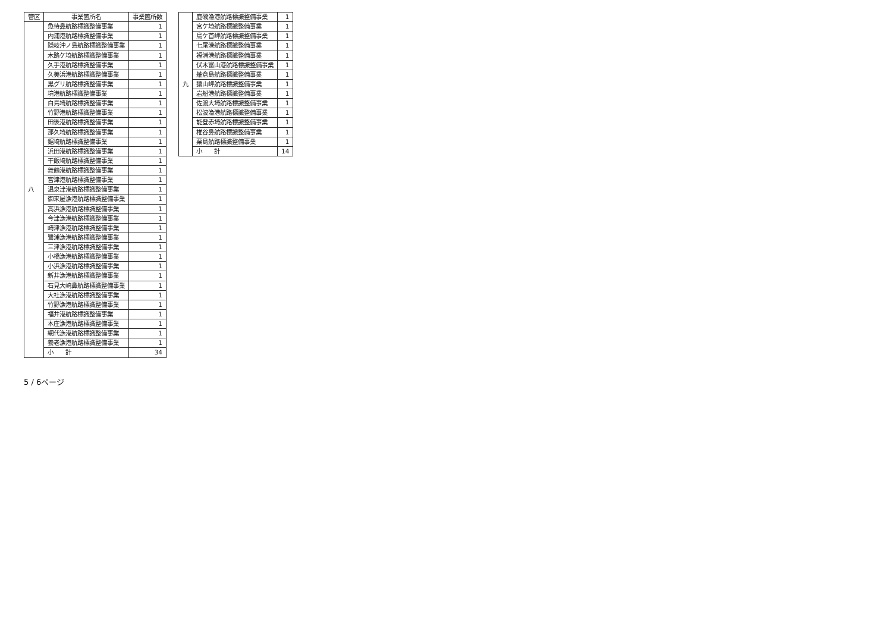| 管区 | 事業箇所名 | 事業箇所数 |
| --- | --- | --- |
| 八 | 魚待鼻航路標識整備事業 | 1 |
| | 内浦港航路標識整備事業 | 1 |
| | 隠岐沖ノ島航路標識整備事業 | 1 |
| | 木路ケ埼航路標識整備事業 | 1 |
| | 久手港航路標識整備事業 | 1 |
| | 久美浜港航路標識整備事業 | 1 |
| | 黒グリ航路標識整備事業 | 1 |
| | 境港航路標識整備事業 | 1 |
| | 白島埼航路標識整備事業 | 1 |
| | 竹野港航路標識整備事業 | 1 |
| | 田後港航路標識整備事業 | 1 |
| | 那久埼航路標識整備事業 | 1 |
| | 鋸埼航路標識整備事業 | 1 |
| | 浜田港航路標識整備事業 | 1 |
| | 干飯埼航路標識整備事業 | 1 |
| | 舞鶴港航路標識整備事業 | 1 |
| | 宮津港航路標識整備事業 | 1 |
| | 温泉津港航路標識整備事業 | 1 |
| | 御来屋漁港航路標識整備事業 | 1 |
| | 高浜漁港航路標識整備事業 | 1 |
| | 今津漁港航路標識整備事業 | 1 |
| | 崎津漁港航路標識整備事業 | 1 |
| | 鷺浦漁港航路標識整備事業 | 1 |
| | 三津漁港航路標識整備事業 | 1 |
| | 小橋漁港航路標識整備事業 | 1 |
| | 小浜漁港航路標識整備事業 | 1 |
| | 新井漁港航路標識整備事業 | 1 |
| | 石見大崎鼻航路標識整備事業 | 1 |
| | 大社漁港航路標識整備事業 | 1 |
| | 竹野漁港航路標識整備事業 | 1 |
| | 福井港航路標識整備事業 | 1 |
| | 本庄漁港航路標識整備事業 | 1 |
| | 網代漁港航路標識整備事業 | 1 |
| | 養老漁港航路標識整備事業 | 1 |
| | 小 計 | 34 |
| 九 | 鹿磯漁港航路標識整備事業 | 1 |
| | 宮ケ埼航路標識整備事業 | 1 |
| | 鳥ケ首岬航路標識整備事業 | 1 |
| | 七尾港航路標識整備事業 | 1 |
| | 福浦港航路標識整備事業 | 1 |
| | 伏木富山港航路標識整備事業 | 1 |
| | 舳倉島航路標識整備事業 | 1 |
| | 猿山岬航路標識整備事業 | 1 |
| | 岩船港航路標識整備事業 | 1 |
| | 佐渡大埼航路標識整備事業 | 1 |
| | 松波漁港航路標識整備事業 | 1 |
| | 能登赤埼航路標識整備事業 | 1 |
| | 椎谷鼻航路標識整備事業 | 1 |
| | 粟島航路標識整備事業 | 1 |
| | 小 計 | 14 |
5 / 6ページ